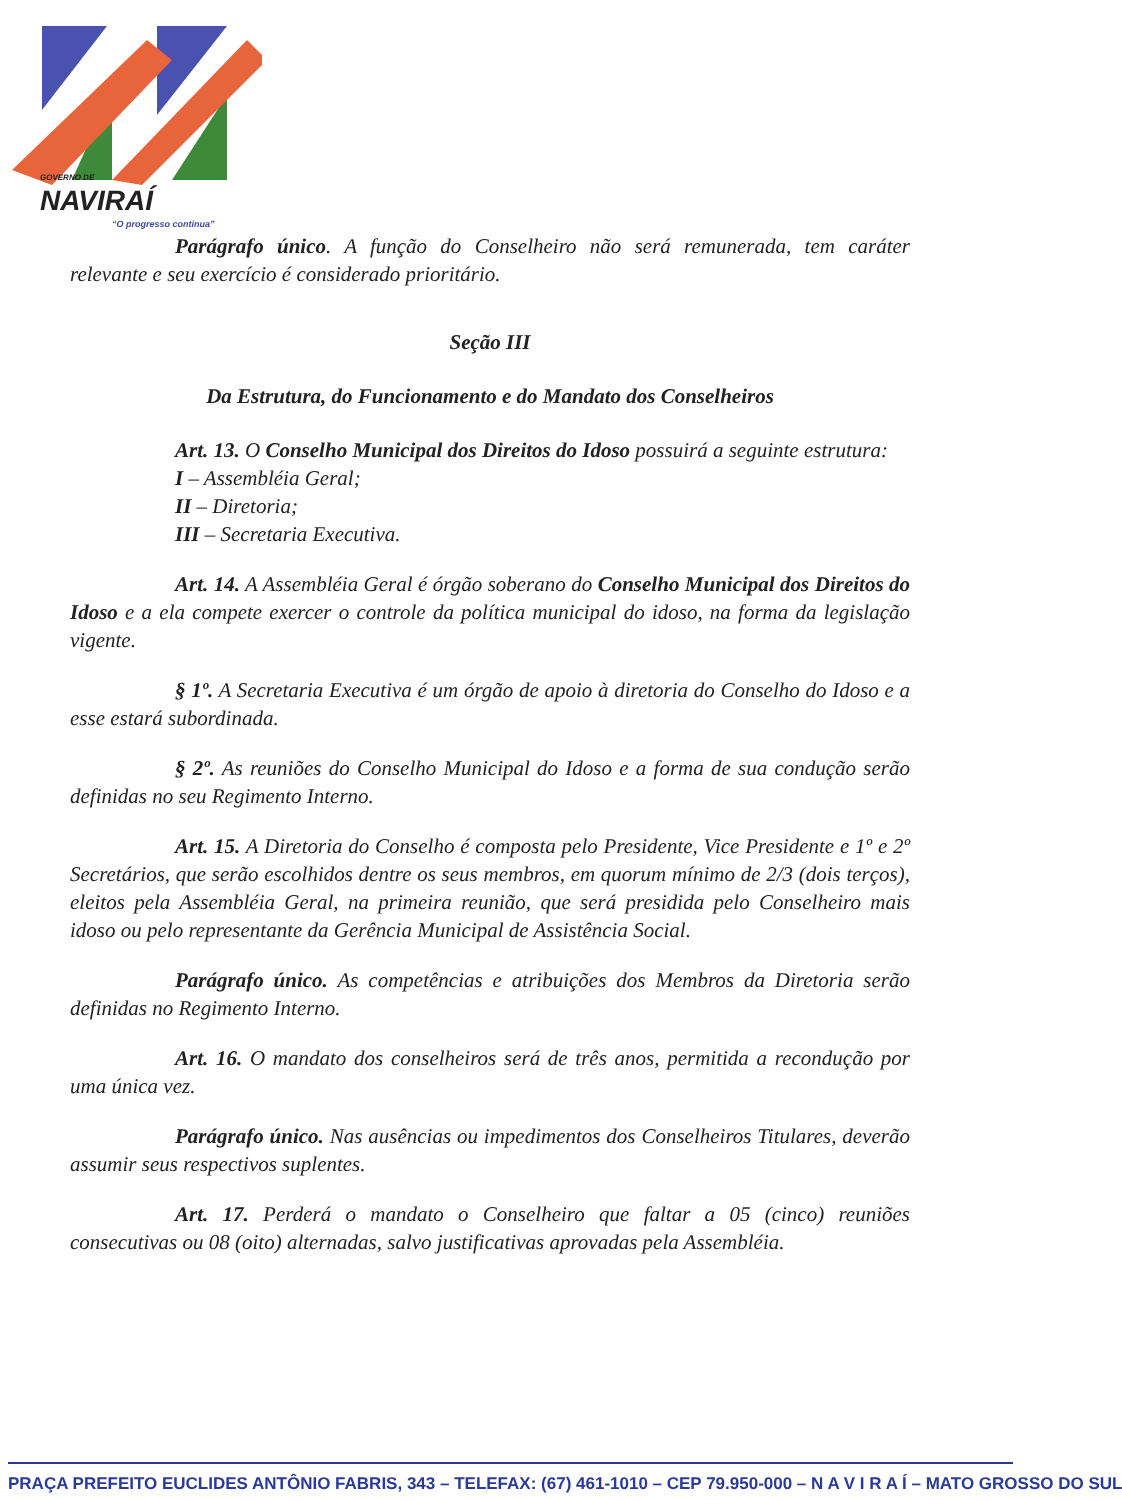GOVERNO DE
NAVIRAÍ
“O progresso continua”
Parágrafo único. A função do Conselheiro não será remunerada, tem caráter relevante e seu exercício é considerado prioritário.
Seção III
Da Estrutura, do Funcionamento e do Mandato dos Conselheiros
Art. 13. O Conselho Municipal dos Direitos do Idoso possuirá a seguinte estrutura:
I – Assembléia Geral;
II – Diretoria;
III – Secretaria Executiva.
Art. 14. A Assembléia Geral é órgão soberano do Conselho Municipal dos Direitos do Idoso e a ela compete exercer o controle da política municipal do idoso, na forma da legislação vigente.
§ 1º. A Secretaria Executiva é um órgão de apoio à diretoria do Conselho do Idoso e a esse estará subordinada.
§ 2º. As reuniões do Conselho Municipal do Idoso e a forma de sua condução serão definidas no seu Regimento Interno.
Art. 15. A Diretoria do Conselho é composta pelo Presidente, Vice Presidente e 1º e 2º Secretários, que serão escolhidos dentre os seus membros, em quorum mínimo de 2/3 (dois terços), eleitos pela Assembléia Geral, na primeira reunião, que será presidida pelo Conselheiro mais idoso ou pelo representante da Gerência Municipal de Assistência Social.
Parágrafo único. As competências e atribuições dos Membros da Diretoria serão definidas no Regimento Interno.
Art. 16. O mandato dos conselheiros será de três anos, permitida a recondução por uma única vez.
Parágrafo único. Nas ausências ou impedimentos dos Conselheiros Titulares, deverão assumir seus respectivos suplentes.
Art. 17. Perderá o mandato o Conselheiro que faltar a 05 (cinco) reuniões consecutivas ou 08 (oito) alternadas, salvo justificativas aprovadas pela Assembléia.
PRAÇA PREFEITO EUCLIDES ANTÔNIO FABRIS, 343 – TELEFAX: (67) 461-1010 – CEP 79.950-000 – N A V I R A Í – MATO GROSSO DO SUL